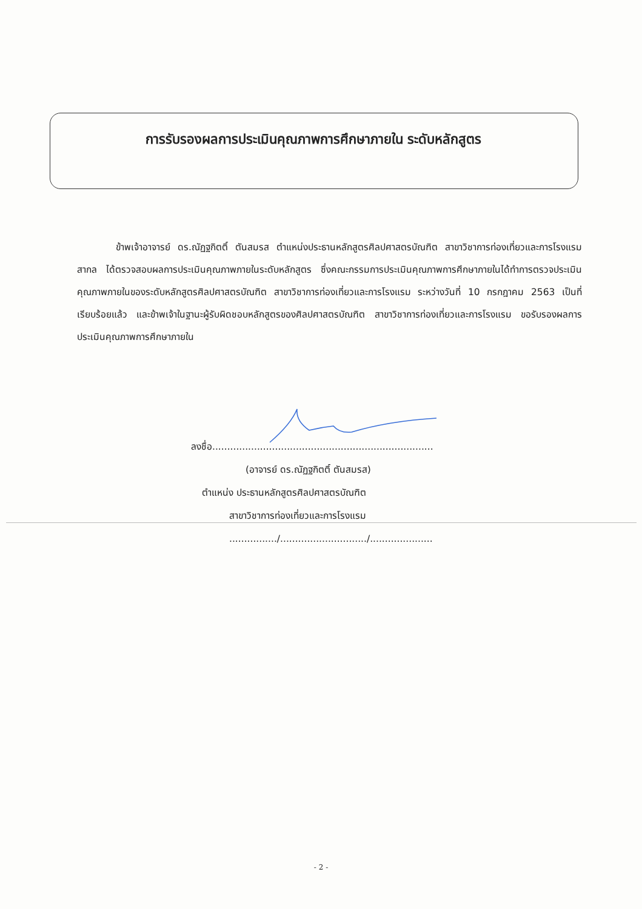การรับรองผลการประเมินคุณภาพการศึกษาภายใน ระดับหลักสูตร
ข้าพเจ้าอาจารย์ ดร.ณัฏฐกิตติ์ ตันสมรส ตำแหน่งประธานหลักสูตรศิลปศาสตรบัณฑิต สาขาวิชาการท่องเที่ยวและการโรงแรมสากล ได้ตรวจสอบผลการประเมินคุณภาพภายในระดับหลักสูตร ซึ่งคณะกรรมการประเมินคุณภาพการศึกษาภายในได้ทำการตรวจประเมินคุณภาพภายในของระดับหลักสูตรศิลปศาสตรบัณฑิต สาขาวิชาการท่องเที่ยวและการโรงแรม ระหว่างวันที่ 10 กรกฎาคม 2563 เป็นที่เรียบร้อยแล้ว และข้าพเจ้าในฐานะผู้รับผิดชอบหลักสูตรของศิลปศาสตรบัณฑิต สาขาวิชาการท่องเที่ยวและการโรงแรม ขอรับรองผลการประเมินคุณภาพการศึกษาภายใน
ลงชื่อ..........................................................................
(อาจารย์ ดร.ณัฏฐกิตติ์ ตันสมรส)
ตำแหน่ง ประธานหลักสูตรศิลปศาสตรบัณฑิต
สาขาวิชาการท่องเที่ยวและการโรงแรม
................/............................./.....................
- 2 -